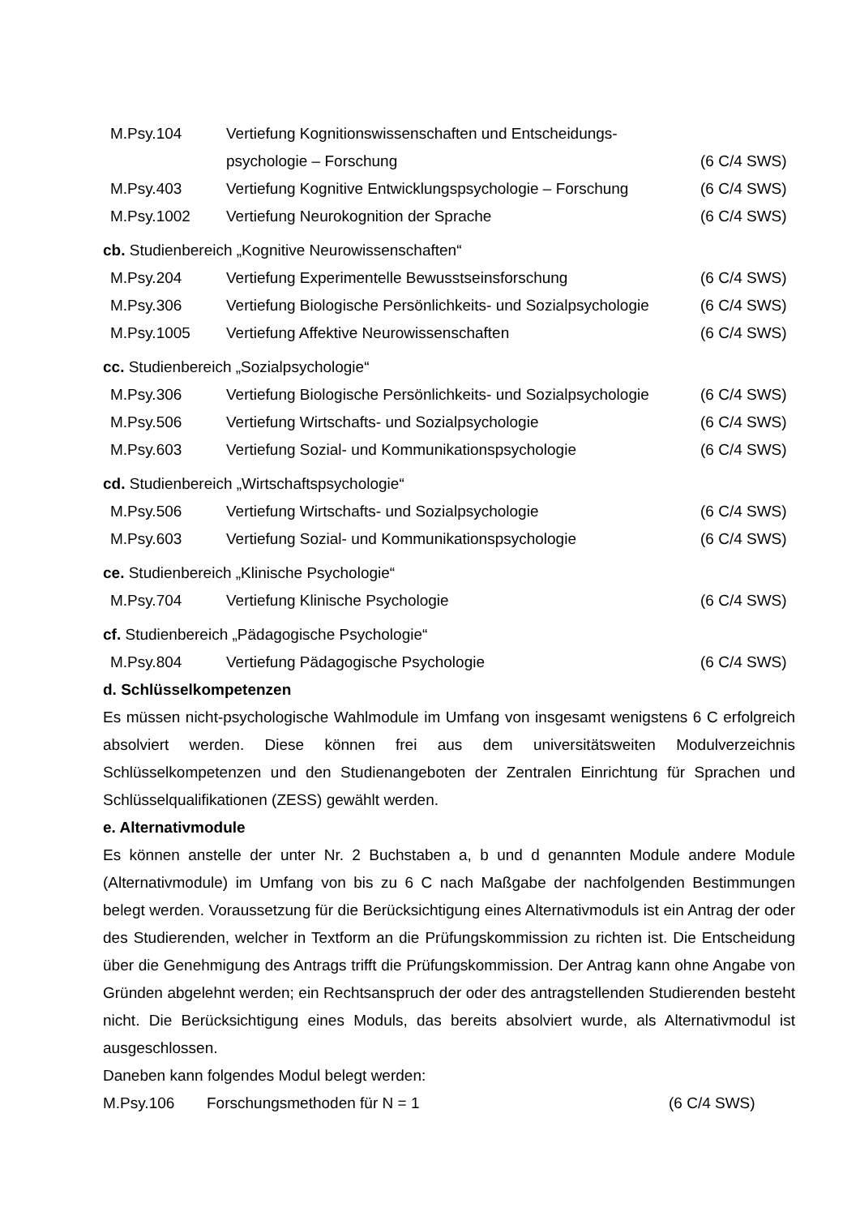| M.Psy.104 | Vertiefung Kognitionswissenschaften und Entscheidungs- | |
| | psychologie – Forschung | (6 C/4 SWS) |
| M.Psy.403 | Vertiefung Kognitive Entwicklungspsychologie – Forschung | (6 C/4 SWS) |
| M.Psy.1002 | Vertiefung Neurokognition der Sprache | (6 C/4 SWS) |
cb. Studienbereich „Kognitive Neurowissenschaften“
| M.Psy.204 | Vertiefung Experimentelle Bewusstseinsforschung | (6 C/4 SWS) |
| M.Psy.306 | Vertiefung Biologische Persönlichkeits- und Sozialpsychologie | (6 C/4 SWS) |
| M.Psy.1005 | Vertiefung Affektive Neurowissenschaften | (6 C/4 SWS) |
cc. Studienbereich „Sozialpsychologie“
| M.Psy.306 | Vertiefung Biologische Persönlichkeits- und Sozialpsychologie | (6 C/4 SWS) |
| M.Psy.506 | Vertiefung Wirtschafts- und Sozialpsychologie | (6 C/4 SWS) |
| M.Psy.603 | Vertiefung Sozial- und Kommunikationspsychologie | (6 C/4 SWS) |
cd. Studienbereich „Wirtschaftspsychologie“
| M.Psy.506 | Vertiefung Wirtschafts- und Sozialpsychologie | (6 C/4 SWS) |
| M.Psy.603 | Vertiefung Sozial- und Kommunikationspsychologie | (6 C/4 SWS) |
ce. Studienbereich „Klinische Psychologie“
| M.Psy.704 | Vertiefung Klinische Psychologie | (6 C/4 SWS) |
cf. Studienbereich „Pädagogische Psychologie“
| M.Psy.804 | Vertiefung Pädagogische Psychologie | (6 C/4 SWS) |
d. Schlüsselkompetenzen
Es müssen nicht-psychologische Wahlmodule im Umfang von insgesamt wenigstens 6 C erfolgreich absolviert werden. Diese können frei aus dem universitätsweiten Modulverzeichnis Schlüsselkompetenzen und den Studienangeboten der Zentralen Einrichtung für Sprachen und Schlüsselqualifikationen (ZESS) gewählt werden.
e. Alternativmodule
Es können anstelle der unter Nr. 2 Buchstaben a, b und d genannten Module andere Module (Alternativmodule) im Umfang von bis zu 6 C nach Maßgabe der nachfolgenden Bestimmungen belegt werden. Voraussetzung für die Berücksichtigung eines Alternativmoduls ist ein Antrag der oder des Studierenden, welcher in Textform an die Prüfungskommission zu richten ist. Die Entscheidung über die Genehmigung des Antrags trifft die Prüfungskommission. Der Antrag kann ohne Angabe von Gründen abgelehnt werden; ein Rechtsanspruch der oder des antragstellenden Studierenden besteht nicht. Die Berücksichtigung eines Moduls, das bereits absolviert wurde, als Alternativmodul ist ausgeschlossen.
Daneben kann folgendes Modul belegt werden:
| M.Psy.106 | Forschungsmethoden für N = 1 | (6 C/4 SWS) |